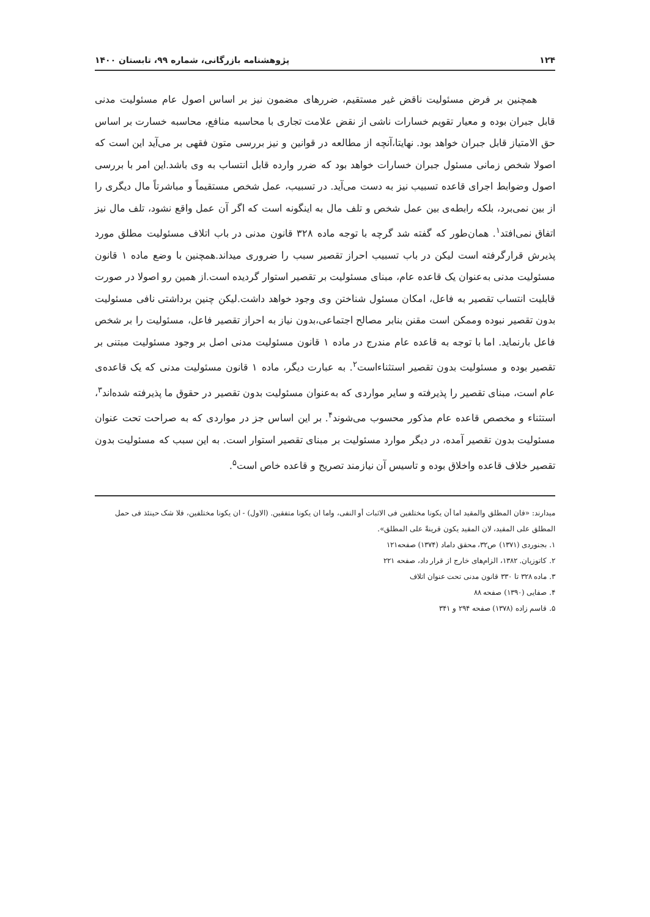۱۲۴ پژوهشنامه بازرگانی، شماره ۹۹، تابستان ۱۴۰۰
همچنین بر فرض مسئولیت ناقض غیر مستقیم، ضررهای مضمون نیز بر اساس اصول عام مسئولیت مدنی قابل جبران بوده و معیار تقویم خسارات ناشی از نقض علامت تجاری با محاسبه منافع، محاسبه خسارت بر اساس حق الامتیاز قابل جبران خواهد بود. نهایتا،آنچه از مطالعه در قوانین و نیز بررسی متون فقهی بر می‌آید این است که اصولا شخص زمانی مسئول جبران خسارات خواهد بود که ضرر وارده قابل انتساب به وی باشد.این امر با بررسی اصول وضوابط اجرای قاعده تسبیب نیز به دست می‌آید. در تسبیب، عمل شخص مستقیماً و مباشرتاً مال دیگری را از بین نمی‌برد، بلکه رابطه‌ی بین عمل شخص و تلف مال به اینگونه است که اگر آن عمل واقع نشود، تلف مال نیز اتفاق نمی‌افتد<sup>۱</sup>. همان‌طور که گفته شد گرچه با توجه ماده ۳۲۸ قانون مدنی در باب اتلاف مسئولیت مطلق مورد پذیرش قرارگرفته است لیکن در باب تسبیب احراز تقصیر سبب را ضروری میداند.همچنین با وضع ماده ۱ قانون مسئولیت مدنی به‌عنوان یک قاعده عام، مبنای مسئولیت بر تقصیر استوار گردیده است.از همین رو اصولا در صورت قابلیت انتساب تقصیر به فاعل، امکان مسئول شناختن وی وجود خواهد داشت.لیکن چنین برداشتی نافی مسئولیت بدون تقصیر نبوده وممکن است مقنن بنابر مصالح اجتماعی،بدون نیاز به احراز تقصیر فاعل، مسئولیت را بر شخص فاعل بارنماید. اما با توجه به قاعده عام مندرج در ماده ۱ قانون مسئولیت مدنی اصل بر وجود مسئولیت مبتنی بر تقصیر بوده و مسئولیت بدون تقصیر استثناءاست<sup>۲</sup>. به عبارت دیگر، ماده ۱ قانون مسئولیت مدنی که یک قاعده‌ی عام است، مبنای تقصیر را پذیرفته و سایر مواردی که به‌عنوان مسئولیت بدون تقصیر در حقوق ما پذیرفته شده‌اند<sup>۳</sup>، استثناء و مخصص قاعده عام مذکور محسوب می‌شوند<sup>۴</sup>. بر این اساس جز در مواردی که به صراحت تحت عنوان مسئولیت بدون تقصیر آمده، در دیگر موارد مسئولیت بر مبنای تقصیر استوار است. به این سبب که مسئولیت بدون تقصیر خلاف قاعده واخلاق بوده و تاسیس آن نیازمند تصریح و قاعده خاص است<sup>۵</sup>.
میدارند: «فان المطلق والمقید اما أن یکونا مختلفین فی الاثبات أو النفی، واما ان یکونا متفقین. (الاول) - ان یکونا مختلفین، فلا شک حینئذ فی حمل المطلق علی المقید، لان المقید یکون قرینةً علی المطلق».
۱. بجنوردی (۱۳۷۱) ص۳۲، محقق داماد (۱۳۷۴) صفحه۱۲۱
۲. کاتوزیان. ۱۳۸۲، الزام‌های خارج از قرار داد، صفحه ۲۲۱
۳. ماده ۳۲۸ تا ۳۳۰ قانون مدنی تحت عنوان اتلاف
۴. صفایی (۱۳۹۰) صفحه ۸۸
۵. قاسم زاده (۱۳۷۸) صفحه ۲۹۴ و ۳۴۱